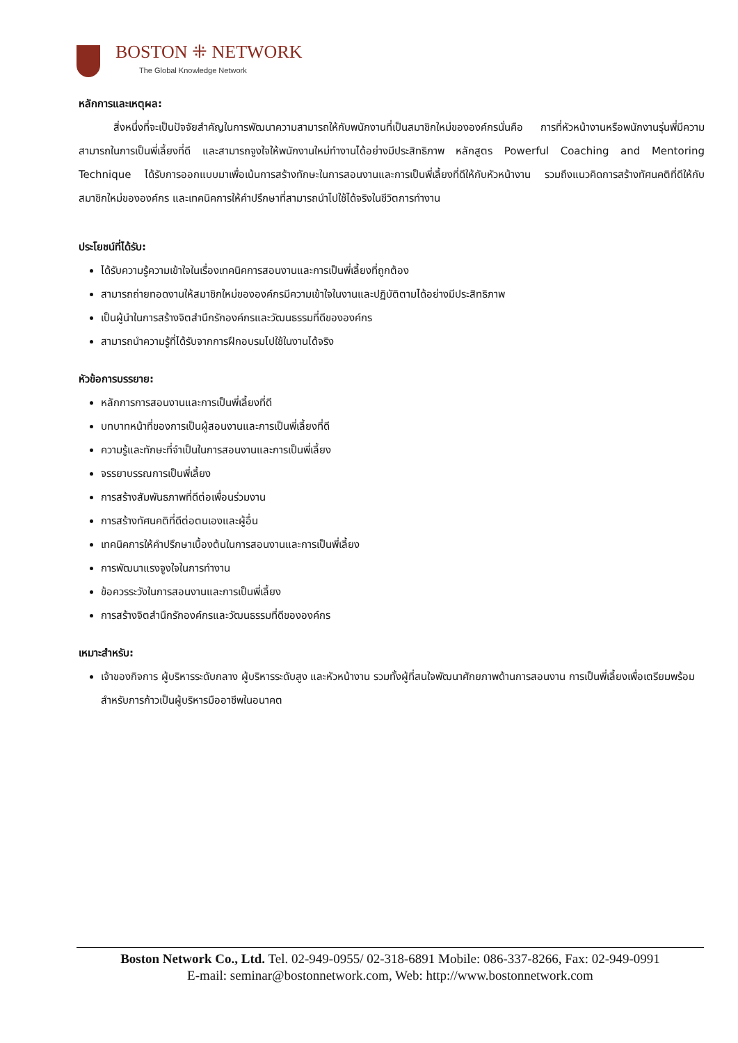BOSTON ⁜ NETWORK
The Global Knowledge Network
หลักการและเหตุผล:
สิ่งหนึ่งที่จะเป็นปัจจัยสำคัญในการพัฒนาความสามารถให้กับพนักงานที่เป็นสมาชิกใหม่ขององค์กรนั่นคือ การที่หัวหน้างานหรือพนักงานรุ่นพี่มีความสามารถในการเป็นพี่เลี้ยงที่ดี และสามารถจูงใจให้พนักงานใหม่ทำงานได้อย่างมีประสิทธิภาพ หลักสูตร Powerful Coaching and Mentoring Technique ได้รับการออกแบบมาเพื่อเน้นการสร้างทักษะในการสอนงานและการเป็นพี่เลี้ยงที่ดีให้กับหัวหน้างาน รวมถึงแนวคิดการสร้างทัศนคติที่ดีให้กับสมาชิกใหม่ขององค์กร และเทคนิคการให้คำปรึกษาที่สามารถนำไปใช้ได้จริงในชีวิตการทำงาน
ประโยชน์ที่ได้รับ:
ได้รับความรู้ความเข้าใจในเรื่องเทคนิคการสอนงานและการเป็นพี่เลี้ยงที่ถูกต้อง
สามารถถ่ายทอดงานให้สมาชิกใหม่ขององค์กรมีความเข้าใจในงานและปฏิบัติตามได้อย่างมีประสิทธิภาพ
เป็นผู้นำในการสร้างจิตสำนึกรักองค์กรและวัฒนธรรมที่ดีขององค์กร
สามารถนำความรู้ที่ได้รับจากการฝึกอบรมไปใช้ในงานได้จริง
หัวข้อการบรรยาย:
หลักการการสอนงานและการเป็นพี่เลี้ยงที่ดี
บทบาทหน้าที่ของการเป็นผู้สอนงานและการเป็นพี่เลี้ยงที่ดี
ความรู้และทักษะที่จำเป็นในการสอนงานและการเป็นพี่เลี้ยง
จรรยาบรรณการเป็นพี่เลี้ยง
การสร้างสัมพันธภาพที่ดีต่อเพื่อนร่วมงาน
การสร้างทัศนคติที่ดีต่อตนเองและผู้อื่น
เทคนิคการให้คำปรึกษาเบื้องต้นในการสอนงานและการเป็นพี่เลี้ยง
การพัฒนาแรงจูงใจในการทำงาน
ข้อควรระวังในการสอนงานและการเป็นพี่เลี้ยง
การสร้างจิตสำนึกรักองค์กรและวัฒนธรรมที่ดีขององค์กร
เหมาะสำหรับ:
เจ้าของกิจการ ผู้บริหารระดับกลาง ผู้บริหารระดับสูง และหัวหน้างาน รวมทั้งผู้ที่สนใจพัฒนาศักยภาพด้านการสอนงาน การเป็นพี่เลี้ยงเพื่อเตรียมพร้อมสำหรับการก้าวเป็นผู้บริหารมืออาชีพในอนาคต
Boston Network Co., Ltd. Tel. 02-949-0955/ 02-318-6891 Mobile: 086-337-8266, Fax: 02-949-0991
E-mail: seminar@bostonnetwork.com, Web: http://www.bostonnetwork.com